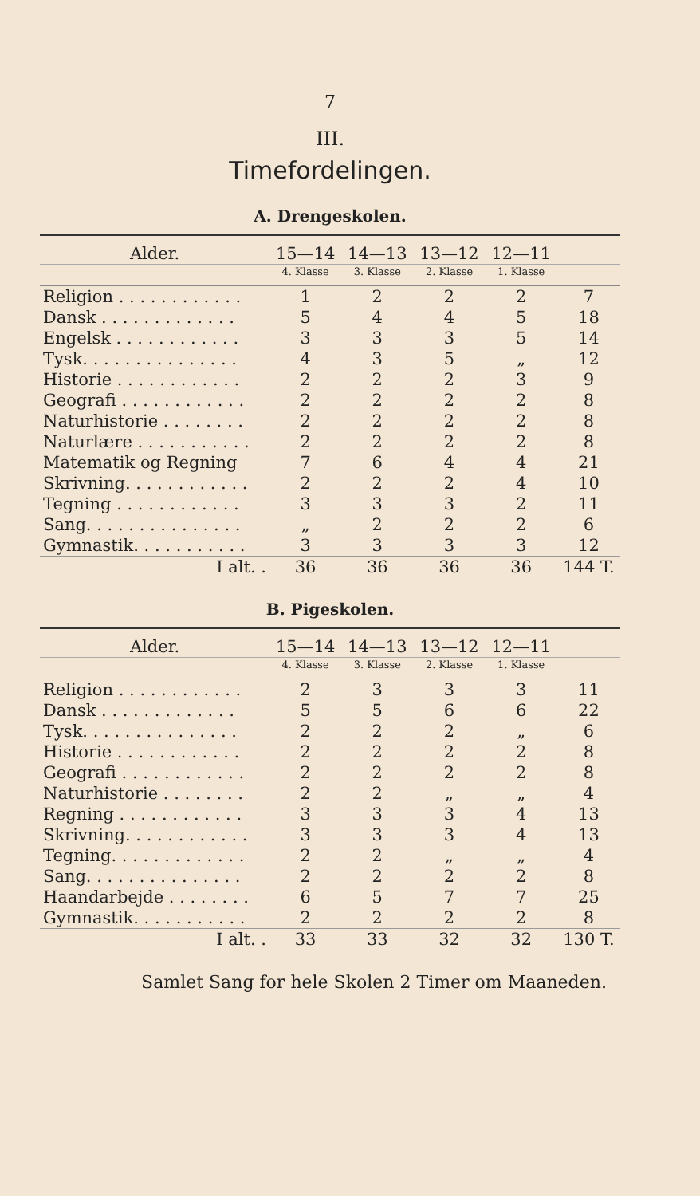7
III.
Timefordelingen.
A. Drengeskolen.
| Alder. | 15—14 | 14—13 | 13—12 | 12—11 | |
| --- | --- | --- | --- | --- | --- |
| | 4. Klasse | 3. Klasse | 2. Klasse | 1. Klasse | |
| Religion . . . . . . . . . . . . | 1 | 2 | 2 | 2 | 7 |
| Dansk . . . . . . . . . . . . . | 5 | 4 | 4 | 5 | 18 |
| Engelsk . . . . . . . . . . . . | 3 | 3 | 3 | 5 | 14 |
| Tysk. . . . . . . . . . . . . . . | 4 | 3 | 5 | „ | 12 |
| Historie . . . . . . . . . . . . | 2 | 2 | 2 | 3 | 9 |
| Geografi . . . . . . . . . . . . | 2 | 2 | 2 | 2 | 8 |
| Naturhistorie . . . . . . . . | 2 | 2 | 2 | 2 | 8 |
| Naturlære . . . . . . . . . . . | 2 | 2 | 2 | 2 | 8 |
| Matematik og Regning | 7 | 6 | 4 | 4 | 21 |
| Skrivning. . . . . . . . . . . . | 2 | 2 | 2 | 4 | 10 |
| Tegning . . . . . . . . . . . . | 3 | 3 | 3 | 2 | 11 |
| Sang. . . . . . . . . . . . . . . | „ | 2 | 2 | 2 | 6 |
| Gymnastik. . . . . . . . . . . | 3 | 3 | 3 | 3 | 12 |
| I alt. . | 36 | 36 | 36 | 36 | 144 T. |
B. Pigeskolen.
| Alder. | 15—14 | 14—13 | 13—12 | 12—11 | |
| --- | --- | --- | --- | --- | --- |
| | 4. Klasse | 3. Klasse | 2. Klasse | 1. Klasse | |
| Religion . . . . . . . . . . . . | 2 | 3 | 3 | 3 | 11 |
| Dansk . . . . . . . . . . . . . | 5 | 5 | 6 | 6 | 22 |
| Tysk. . . . . . . . . . . . . . . | 2 | 2 | 2 | „ | 6 |
| Historie . . . . . . . . . . . . | 2 | 2 | 2 | 2 | 8 |
| Geografi . . . . . . . . . . . . | 2 | 2 | 2 | 2 | 8 |
| Naturhistorie . . . . . . . . | 2 | 2 | „ | „ | 4 |
| Regning . . . . . . . . . . . . | 3 | 3 | 3 | 4 | 13 |
| Skrivning. . . . . . . . . . . . | 3 | 3 | 3 | 4 | 13 |
| Tegning. . . . . . . . . . . . . | 2 | 2 | „ | „ | 4 |
| Sang. . . . . . . . . . . . . . . | 2 | 2 | 2 | 2 | 8 |
| Haandarbejde . . . . . . . . | 6 | 5 | 7 | 7 | 25 |
| Gymnastik. . . . . . . . . . . | 2 | 2 | 2 | 2 | 8 |
| I alt. . | 33 | 33 | 32 | 32 | 130 T. |
Samlet Sang for hele Skolen 2 Timer om Maaneden.